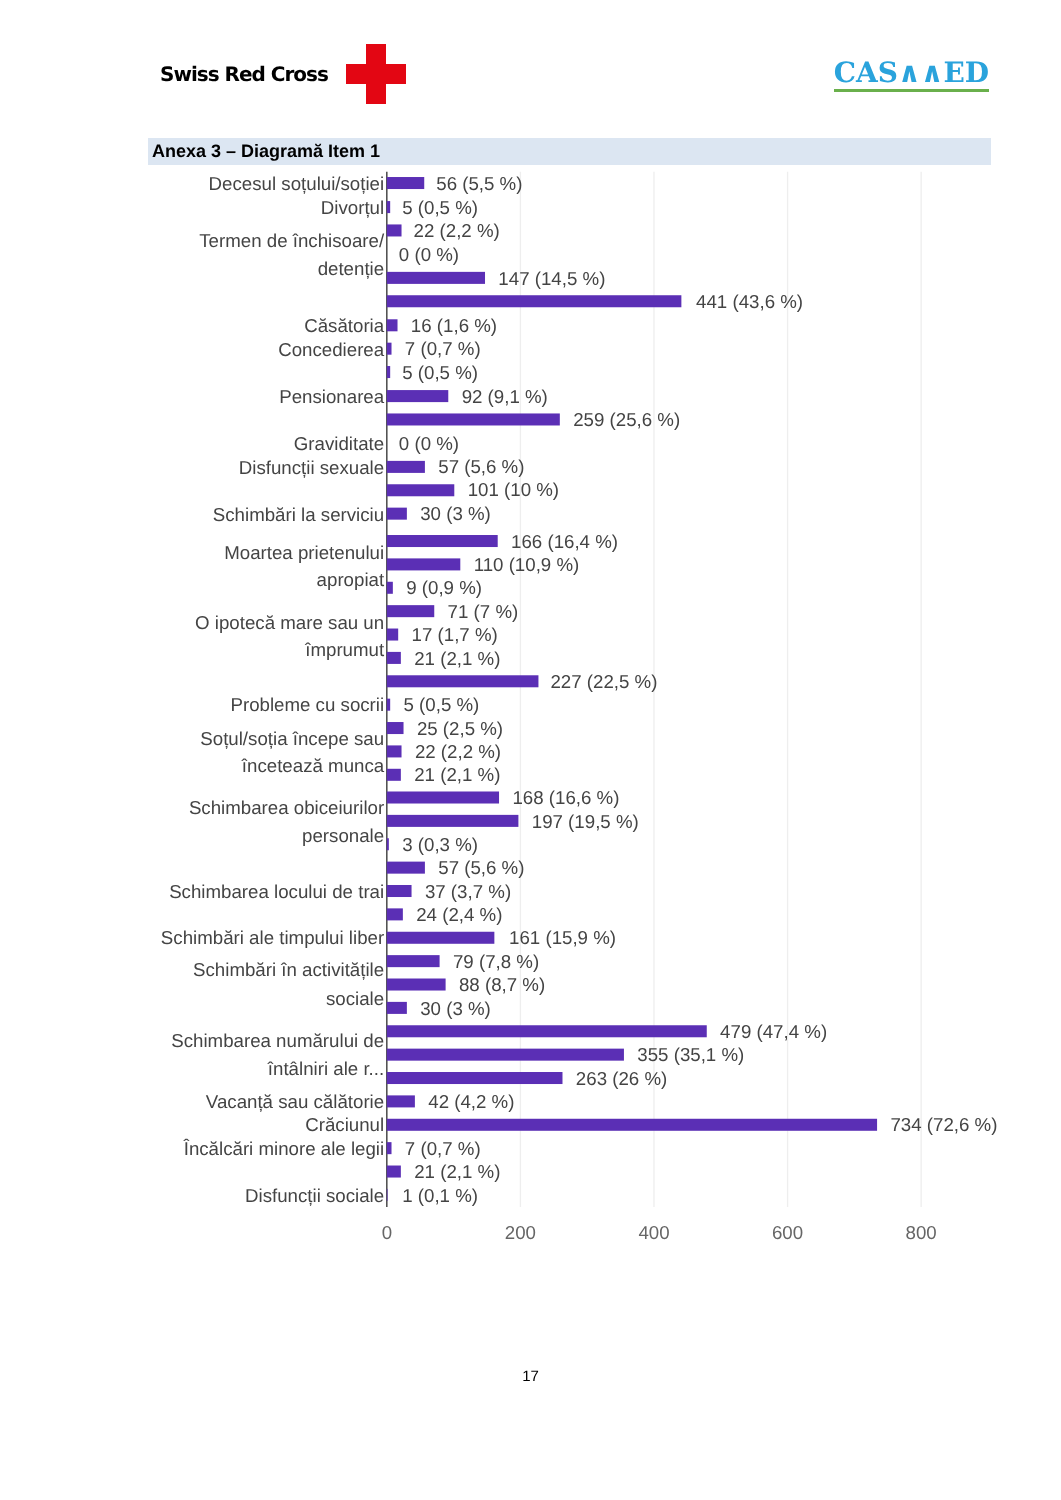Swiss Red Cross
CAS∧∧ED
Anexa 3 – Diagramă Item 1
Decesul soțului/soției
Divorțul
Termen de închisoare/
detenție
Căsătoria
Concedierea
Pensionarea
Graviditate
Disfuncții sexuale
Schimbări la serviciu
Moartea prietenului
apropiat
O ipotecă mare sau un
împrumut
Probleme cu socrii
Soțul/soția începe sau
încetează munca
Schimbarea obiceiurilor
personale
Schimbarea locului de trai
Schimbări ale timpului liber
Schimbări în activitățile
sociale
Schimbarea numărului de
întâlniri ale r...
Vacanță sau călătorie
Crăciunul
Încălcări minore ale legii
Disfuncții sociale
56 (5,5 %)
5 (0,5 %)
22 (2,2 %)
0 (0 %)
147 (14,5 %)
441 (43,6 %)
16 (1,6 %)
7 (0,7 %)
5 (0,5 %)
92 (9,1 %)
259 (25,6 %)
0 (0 %)
57 (5,6 %)
101 (10 %)
30 (3 %)
166 (16,4 %)
110 (10,9 %)
9 (0,9 %)
71 (7 %)
17 (1,7 %)
21 (2,1 %)
227 (22,5 %)
5 (0,5 %)
25 (2,5 %)
22 (2,2 %)
21 (2,1 %)
168 (16,6 %)
197 (19,5 %)
3 (0,3 %)
57 (5,6 %)
37 (3,7 %)
24 (2,4 %)
161 (15,9 %)
79 (7,8 %)
88 (8,7 %)
30 (3 %)
479 (47,4 %)
355 (35,1 %)
263 (26 %)
42 (4,2 %)
734 (72,6 %)
7 (0,7 %)
21 (2,1 %)
1 (0,1 %)
0
200
400
600
800
17